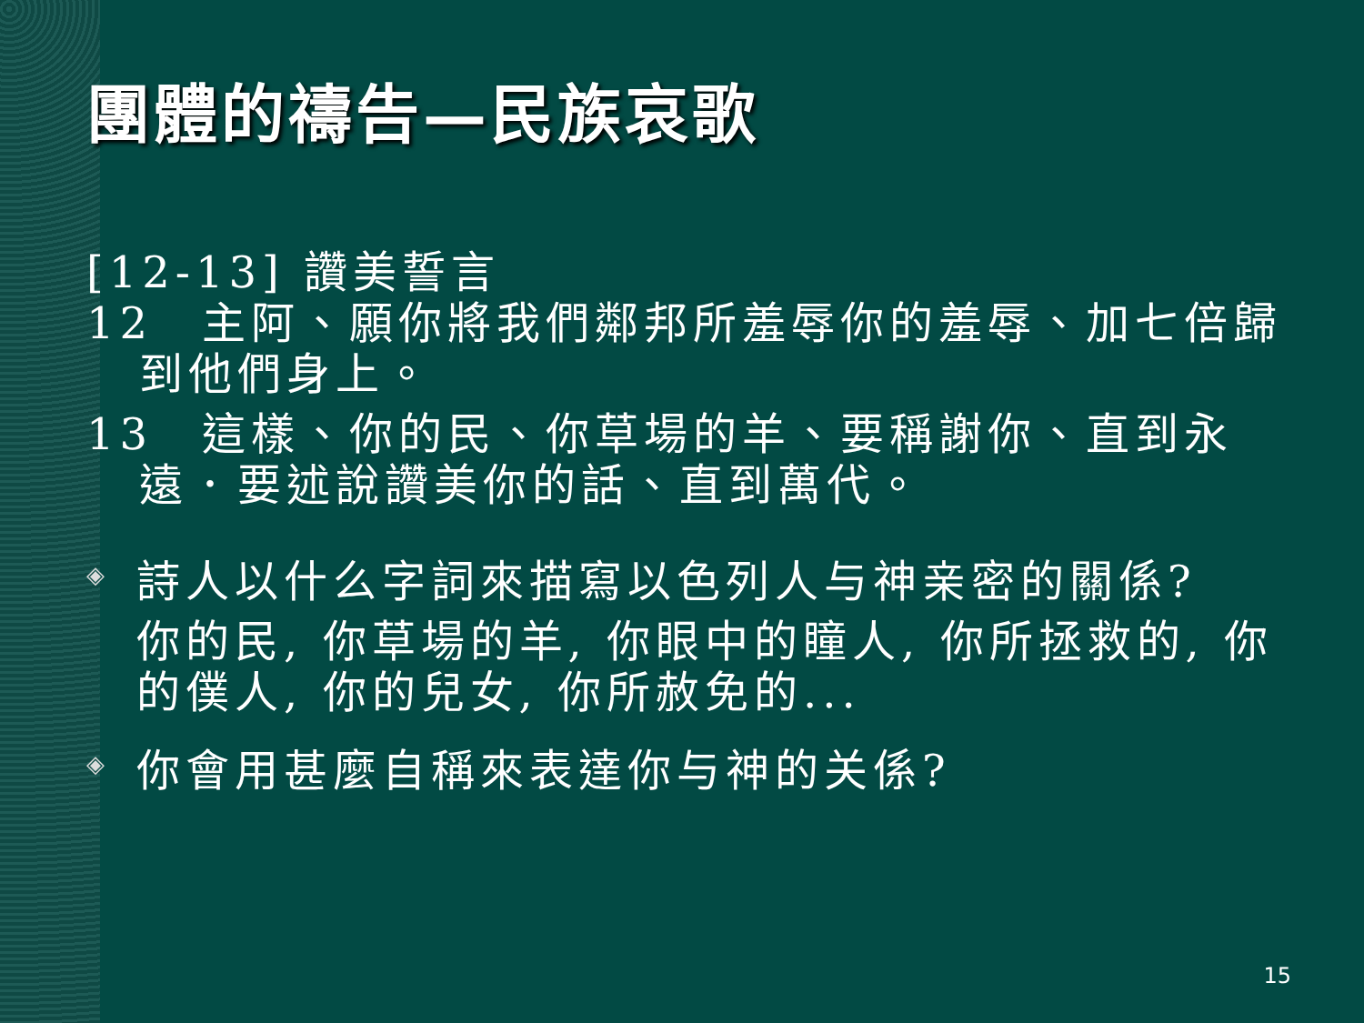團體的禱告—民族哀歌
[12-13] 讚美誓言
12　主阿、願你將我們鄰邦所羞辱你的羞辱、加七倍歸到他們身上。
13　這樣、你的民、你草場的羊、要稱謝你、直到永遠．要述說讚美你的話、直到萬代。
◈
詩人以什么字詞來描寫以色列人与神亲密的關係?
你的民, 你草場的羊, 你眼中的瞳人, 你所拯救的, 你的僕人, 你的兒女, 你所赦免的...
◈
你會用甚麼自稱來表達你与神的关係?
15